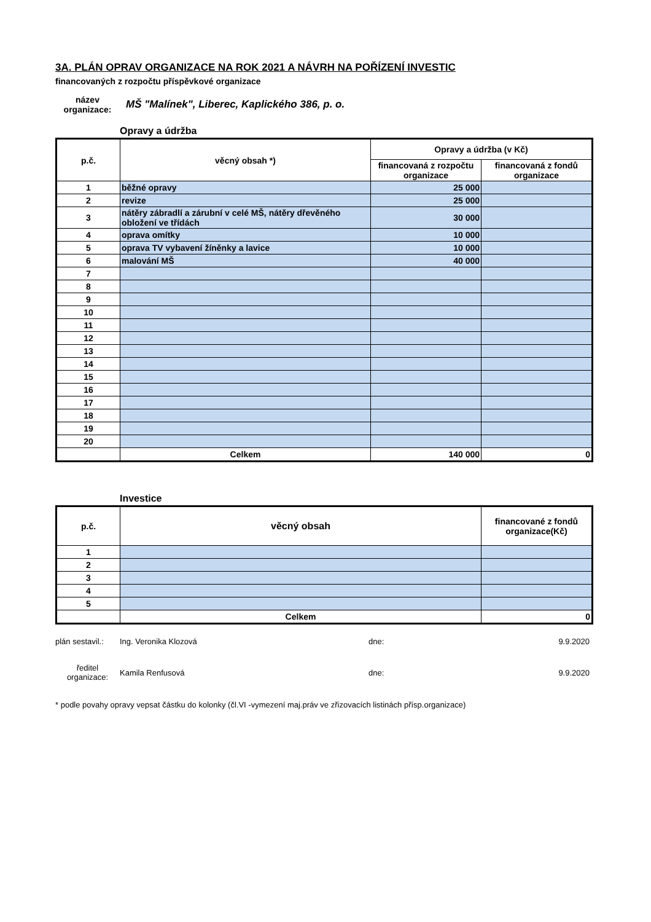3A. PLÁN OPRAV ORGANIZACE NA ROK 2021 A NÁVRH NA POŘÍZENÍ INVESTIC
financovaných z rozpočtu příspěvkové organizace
název organizace:
MŠ "Malínek", Liberec, Kaplického 386, p. o.
Opravy a údržba
| p.č. | věcný obsah *) | Opravy a údržba (v Kč) | |
| --- | --- | --- | --- |
| | | financovaná z rozpočtu organizace | financovaná z fondů organizace |
| 1 | běžné opravy | 25 000 | |
| 2 | revize | 25 000 | |
| 3 | nátěry zábradlí a zárubní v celé MŠ, nátěry dřevěného obložení ve třídách | 30 000 | |
| 4 | oprava omítky | 10 000 | |
| 5 | oprava TV vybavení žíněnky a lavice | 10 000 | |
| 6 | malování MŠ | 40 000 | |
| 7 | | | |
| 8 | | | |
| 9 | | | |
| 10 | | | |
| 11 | | | |
| 12 | | | |
| 13 | | | |
| 14 | | | |
| 15 | | | |
| 16 | | | |
| 17 | | | |
| 18 | | | |
| 19 | | | |
| 20 | | | |
| | Celkem | 140 000 | 0 |
Investice
| p.č. | věcný obsah | financované z fondů organizace(Kč) |
| --- | --- | --- |
| 1 | | |
| 2 | | |
| 3 | | |
| 4 | | |
| 5 | | |
| | Celkem | 0 |
plán sestavil.:
Ing. Veronika Klozová dne: 9.9.2020
ředitel organizace:
Kamila Renfusová dne: 9.9.2020
* podle povahy opravy vepsat částku do kolonky (čl.VI -vymezení maj.práv ve zřizovacích listinách přísp.organizace)